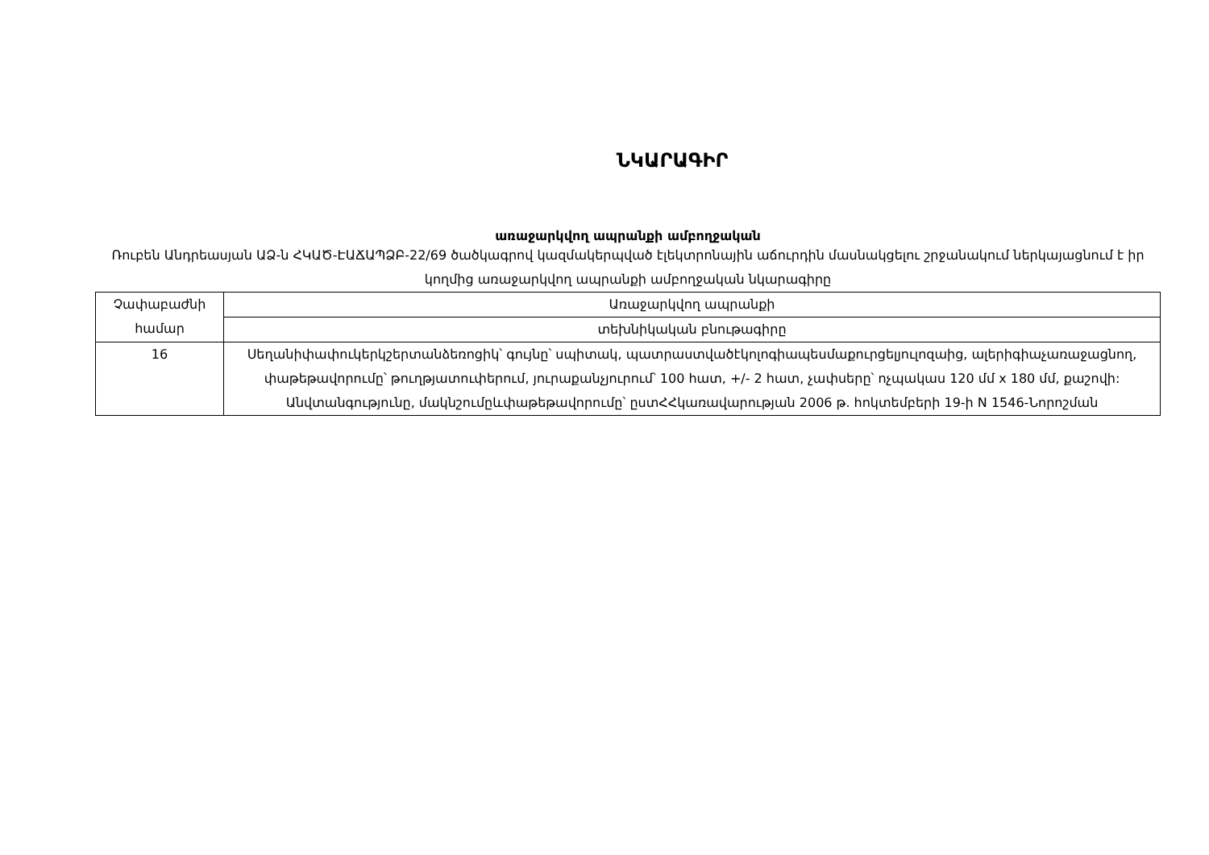ՆԿԱՐԱԳԻՐ
առաջարկվող ապրանքի ամբողջական
Ռուբեն Անդրեասյան ԱՁ-ն ՀԿԱԾ-ԷԱՃԱՊՁԲ-22/69 ծածկագրով կազմակերպված էլեկտրոնային աճուրդին մասնակցելու շրջանակում ներկայացնում է իր կողմից առաջարկվող ապրանքի ամբողջական նկարագիրը
| Չափաբաժնի համար | Առաջարկվող ապրանքի |
| | տեխնիկական բնութագիրը |
| 16 | Սեղանիփափուկերկշերտանձեռոցիկ՝ գույնը՝ սպիտակ, պատրաստվածէկոլոգիապեսմաքուրցելյուլոզաից, ալերիգիաչառաջացնող, փաթեթավորումը՝ թուղթյատուփերում, յուրաքանչյուրում՝ 100 հատ, +/- 2 հատ, չափսերը՝ ոչպակաս 120 մմ x 180 մմ, քաշովի: Անվտանգությունը, մակնշումըևփաթեթավորումը՝ ըստՀՀկառավարության 2006 թ. հոկտեմբերի 19-ի N 1546-Նորոշման |